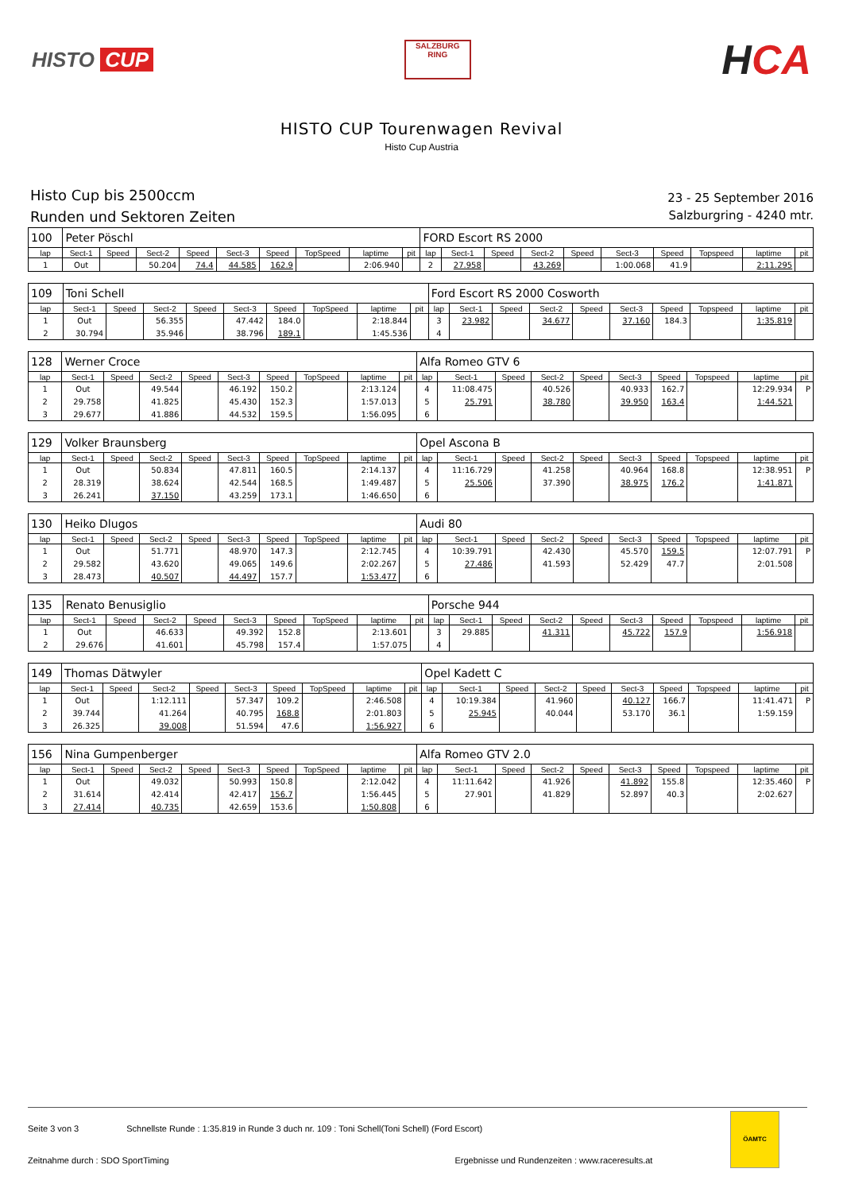HISTO CUP
SALZBURG RING
HCA
HISTO CUP Tourenwagen Revival
Histo Cup Austria
Histo Cup bis 2500ccm
Runden und Sektoren Zeiten
23 - 25 September 2016
Salzburgring - 4240 mtr.
| 100 | Peter Pöschl | | | | | | | | | FORD Escort RS 2000 | | | | | | | | | |
| lap | Sect-1 | Speed | Sect-2 | Speed | Sect-3 | Speed | TopSpeed | laptime | pit | lap | Sect-1 | Speed | Sect-2 | Speed | Sect-3 | Speed | Topspeed | laptime | pit |
| 1 | Out | | 50.204 | 74.4 | 44.585 | 162.9 | | 2:06.940 | | 2 | 27.958 | | 43.269 | | 1:00.068 | 41.9 | | 2:11.295 | |
| 109 | Toni Schell | | | | | | | | | Ford Escort RS 2000 Cosworth | | | | | | | | | |
| lap | Sect-1 | Speed | Sect-2 | Speed | Sect-3 | Speed | TopSpeed | laptime | pit | lap | Sect-1 | Speed | Sect-2 | Speed | Sect-3 | Speed | Topspeed | laptime | pit |
| 1 | Out | | 56.355 | | 47.442 | 184.0 | | 2:18.844 | | 3 | 23.982 | | 34.677 | | 37.160 | 184.3 | | 1:35.819 | |
| 2 | 30.794 | | 35.946 | | 38.796 | 189.1 | | 1:45.536 | | 4 | | | | | | | | | |
| 128 | Werner Croce | | | | | | | | | Alfa Romeo GTV 6 | | | | | | | | | |
| lap | Sect-1 | Speed | Sect-2 | Speed | Sect-3 | Speed | TopSpeed | laptime | pit | lap | Sect-1 | Speed | Sect-2 | Speed | Sect-3 | Speed | Topspeed | laptime | pit |
| 1 | Out | | 49.544 | | 46.192 | 150.2 | | 2:13.124 | | 4 | 11:08.475 | | 40.526 | | 40.933 | 162.7 | | 12:29.934 | P |
| 2 | 29.758 | | 41.825 | | 45.430 | 152.3 | | 1:57.013 | | 5 | 25.791 | | 38.780 | | 39.950 | 163.4 | | 1:44.521 | |
| 3 | 29.677 | | 41.886 | | 44.532 | 159.5 | | 1:56.095 | | 6 | | | | | | | | | |
| 129 | Volker Braunsberg | | | | | | | | | Opel Ascona B | | | | | | | | | |
| lap | Sect-1 | Speed | Sect-2 | Speed | Sect-3 | Speed | TopSpeed | laptime | pit | lap | Sect-1 | Speed | Sect-2 | Speed | Sect-3 | Speed | Topspeed | laptime | pit |
| 1 | Out | | 50.834 | | 47.811 | 160.5 | | 2:14.137 | | 4 | 11:16.729 | | 41.258 | | 40.964 | 168.8 | | 12:38.951 | P |
| 2 | 28.319 | | 38.624 | | 42.544 | 168.5 | | 1:49.487 | | 5 | 25.506 | | 37.390 | | 38.975 | 176.2 | | 1:41.871 | |
| 3 | 26.241 | | 37.150 | | 43.259 | 173.1 | | 1:46.650 | | 6 | | | | | | | | | |
| 130 | Heiko Dlugos | | | | | | | | | Audi 80 | | | | | | | | | |
| lap | Sect-1 | Speed | Sect-2 | Speed | Sect-3 | Speed | TopSpeed | laptime | pit | lap | Sect-1 | Speed | Sect-2 | Speed | Sect-3 | Speed | Topspeed | laptime | pit |
| 1 | Out | | 51.771 | | 48.970 | 147.3 | | 2:12.745 | | 4 | 10:39.791 | | 42.430 | | 45.570 | 159.5 | | 12:07.791 | P |
| 2 | 29.582 | | 43.620 | | 49.065 | 149.6 | | 2:02.267 | | 5 | 27.486 | | 41.593 | | 52.429 | 47.7 | | 2:01.508 | |
| 3 | 28.473 | | 40.507 | | 44.497 | 157.7 | | 1:53.477 | | 6 | | | | | | | | | |
| 135 | Renato Benusiglio | | | | | | | | | Porsche 944 | | | | | | | | | |
| lap | Sect-1 | Speed | Sect-2 | Speed | Sect-3 | Speed | TopSpeed | laptime | pit | lap | Sect-1 | Speed | Sect-2 | Speed | Sect-3 | Speed | Topspeed | laptime | pit |
| 1 | Out | | 46.633 | | 49.392 | 152.8 | | 2:13.601 | | 3 | 29.885 | | 41.311 | | 45.722 | 157.9 | | 1:56.918 | |
| 2 | 29.676 | | 41.601 | | 45.798 | 157.4 | | 1:57.075 | | 4 | | | | | | | | | |
| 149 | Thomas Dätwyler | | | | | | | | | Opel Kadett C | | | | | | | | | |
| lap | Sect-1 | Speed | Sect-2 | Speed | Sect-3 | Speed | TopSpeed | laptime | pit | lap | Sect-1 | Speed | Sect-2 | Speed | Sect-3 | Speed | Topspeed | laptime | pit |
| 1 | Out | | 1:12.111 | | 57.347 | 109.2 | | 2:46.508 | | 4 | 10:19.384 | | 41.960 | | 40.127 | 166.7 | | 11:41.471 | P |
| 2 | 39.744 | | 41.264 | | 40.795 | 168.8 | | 2:01.803 | | 5 | 25.945 | | 40.044 | | 53.170 | 36.1 | | 1:59.159 | |
| 3 | 26.325 | | 39.008 | | 51.594 | 47.6 | | 1:56.927 | | 6 | | | | | | | | | |
| 156 | Nina Gumpenberger | | | | | | | | | Alfa Romeo GTV 2.0 | | | | | | | | | |
| lap | Sect-1 | Speed | Sect-2 | Speed | Sect-3 | Speed | TopSpeed | laptime | pit | lap | Sect-1 | Speed | Sect-2 | Speed | Sect-3 | Speed | Topspeed | laptime | pit |
| 1 | Out | | 49.032 | | 50.993 | 150.8 | | 2:12.042 | | 4 | 11:11.642 | | 41.926 | | 41.892 | 155.8 | | 12:35.460 | P |
| 2 | 31.614 | | 42.414 | | 42.417 | 156.7 | | 1:56.445 | | 5 | 27.901 | | 41.829 | | 52.897 | 40.3 | | 2:02.627 | |
| 3 | 27.414 | | 40.735 | | 42.659 | 153.6 | | 1:50.808 | | 6 | | | | | | | | | |
Seite 3 von 3 Schnellste Runde : 1:35.819 in Runde 3 duch nr. 109 : Toni Schell(Toni Schell) (Ford Escort)
Zeitnahme durch : SDO SportTiming Ergebnisse und Rundenzeiten : www.raceresults.at
ÖAMTC